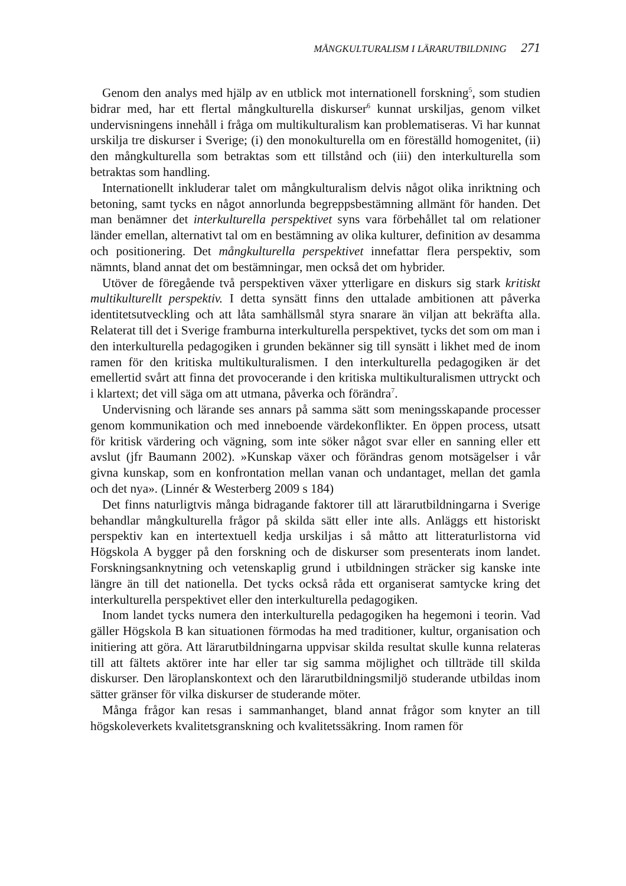MÅNGKULTURALISM I LÄRARUTBILDNING 271
Genom den analys med hjälp av en utblick mot internationell forskning<sup>5</sup>, som studien bidrar med, har ett flertal mångkulturella diskurser<sup>6</sup> kunnat urskiljas, genom vilket undervisningens innehåll i fråga om multikulturalism kan problematiseras. Vi har kunnat urskilja tre diskurser i Sverige; (i) den monokulturella om en föreställd homogenitet, (ii) den mångkulturella som betraktas som ett tillstånd och (iii) den interkulturella som betraktas som handling.
Internationellt inkluderar talet om mångkulturalism delvis något olika inriktning och betoning, samt tycks en något annorlunda begreppsbestämning allmänt för handen. Det man benämner det interkulturella perspektivet syns vara förbehållet tal om relationer länder emellan, alternativt tal om en bestämning av olika kulturer, definition av desamma och positionering. Det mångkulturella perspektivet innefattar flera perspektiv, som nämnts, bland annat det om bestämningar, men också det om hybrider.
Utöver de föregående två perspektiven växer ytterligare en diskurs sig stark kritiskt multikulturellt perspektiv. I detta synsätt finns den uttalade ambitionen att påverka identitetsutveckling och att låta samhällsmål styra snarare än viljan att bekräfta alla. Relaterat till det i Sverige framburna interkulturella perspektivet, tycks det som om man i den interkulturella pedagogiken i grunden bekänner sig till synsätt i likhet med de inom ramen för den kritiska multikulturalismen. I den interkulturella pedagogiken är det emellertid svårt att finna det provocerande i den kritiska multikulturalismen uttryckt och i klartext; det vill säga om att utmana, påverka och förändra<sup>7</sup>.
Undervisning och lärande ses annars på samma sätt som meningsskapande processer genom kommunikation och med inneboende värdekonflikter. En öppen process, utsatt för kritisk värdering och vägning, som inte söker något svar eller en sanning eller ett avslut (jfr Baumann 2002). »Kunskap växer och förändras genom motsägelser i vår givna kunskap, som en konfrontation mellan vanan och undantaget, mellan det gamla och det nya». (Linnér & Westerberg 2009 s 184)
Det finns naturligtvis många bidragande faktorer till att lärarutbildningarna i Sverige behandlar mångkulturella frågor på skilda sätt eller inte alls. Anläggs ett historiskt perspektiv kan en intertextuell kedja urskiljas i så måtto att litteraturlistorna vid Högskola A bygger på den forskning och de diskurser som presenterats inom landet. Forskningsanknytning och vetenskaplig grund i utbildningen sträcker sig kanske inte längre än till det nationella. Det tycks också råda ett organiserat samtycke kring det interkulturella perspektivet eller den interkulturella pedagogiken.
Inom landet tycks numera den interkulturella pedagogiken ha hegemoni i teorin. Vad gäller Högskola B kan situationen förmodas ha med traditioner, kultur, organisation och initiering att göra. Att lärarutbildningarna uppvisar skilda resultat skulle kunna relateras till att fältets aktörer inte har eller tar sig samma möjlighet och tillträde till skilda diskurser. Den läroplanskontext och den lärarutbildningsmiljö studerande utbildas inom sätter gränser för vilka diskurser de studerande möter.
Många frågor kan resas i sammanhanget, bland annat frågor som knyter an till högskoleverkets kvalitetsgranskning och kvalitetssäkring. Inom ramen för